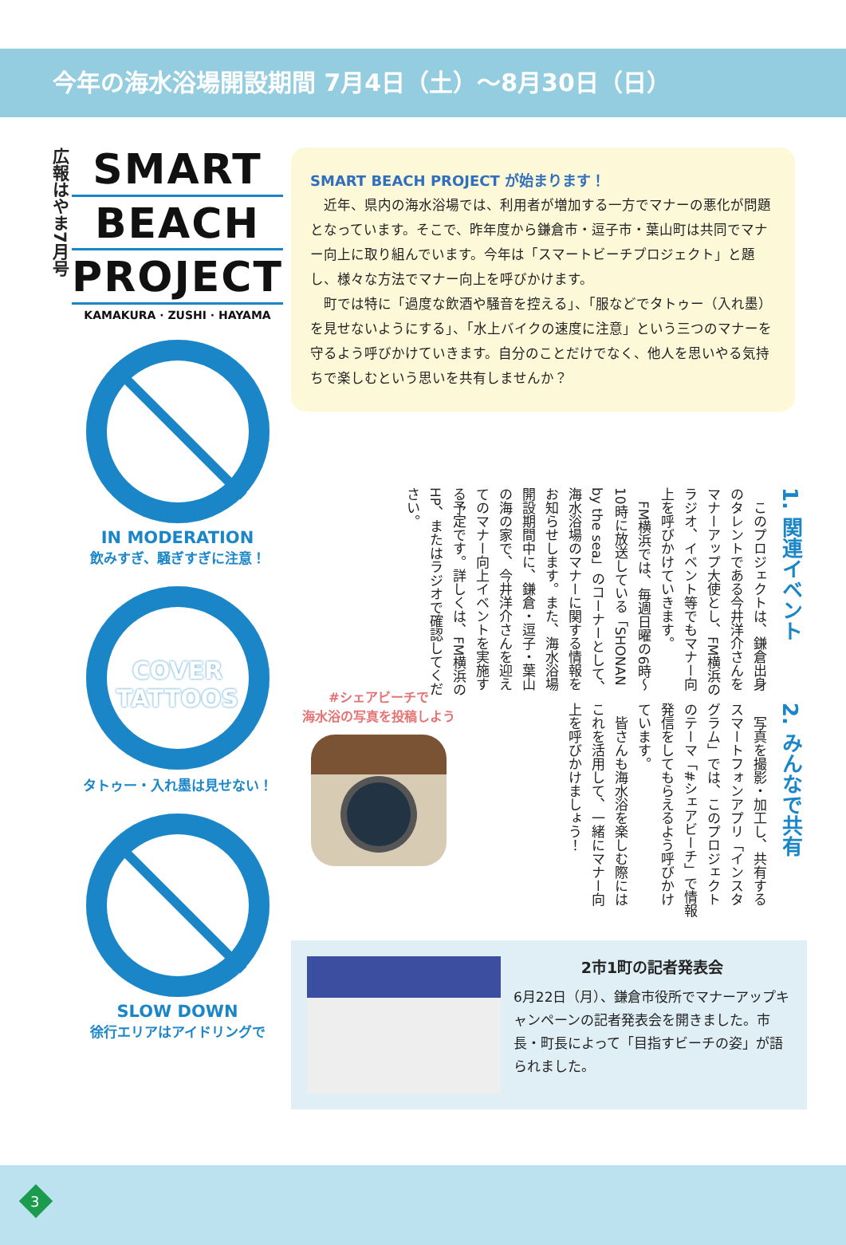今年の海水浴場開設期間 7月4日（土）～8月30日（日）
広報はやま7月号
SMART
BEACH
PROJECT
KAMAKURA · ZUSHI · HAYAMA
IN MODERATION
飲みすぎ、騒ぎすぎに注意！
COVER TATTOOS
タトゥー・入れ墨は見せない！
SLOW DOWN
徐行エリアはアイドリングで
SMART BEACH PROJECT が始まります！
　近年、県内の海水浴場では、利用者が増加する一方でマナーの悪化が問題となっています。そこで、昨年度から鎌倉市・逗子市・葉山町は共同でマナー向上に取り組んでいます。今年は「スマートビーチプロジェクト」と題し、様々な方法でマナー向上を呼びかけます。
　町では特に「過度な飲酒や騒音を控える」、「服などでタトゥー（入れ墨）を見せないようにする」、「水上バイクの速度に注意」という三つのマナーを守るよう呼びかけていきます。自分のことだけでなく、他人を思いやる気持ちで楽しむという思いを共有しませんか？
1. 関連イベント
　このプロジェクトは、鎌倉出身のタレントである今井洋介さんをマナーアップ大使とし、FM横浜のラジオ、イベント等でもマナー向上を呼びかけていきます。
　FM横浜では、毎週日曜の6時～10時に放送している「SHONAN by the sea」のコーナーとして、海水浴場のマナーに関する情報をお知らせします。また、海水浴場開設期間中に、鎌倉・逗子・葉山の海の家で、今井洋介さんを迎えてのマナー向上イベントを実施する予定です。詳しくは、FM横浜のHP、またはラジオで確認してください。
#シェアビーチで
海水浴の写真を投稿しよう
2. みんなで共有
　写真を撮影・加工し、共有するスマートフォンアプリ「インスタグラム」では、このプロジェクトのテーマ「#シェアビーチ」で情報発信をしてもらえるよう呼びかけています。
　皆さんも海水浴を楽しむ際にはこれを活用して、一緒にマナー向上を呼びかけましょう！
2市1町の記者発表会
6月22日（月）、鎌倉市役所でマナーアップキャンペーンの記者発表会を開きました。市長・町長によって「目指すビーチの姿」が語られました。
3